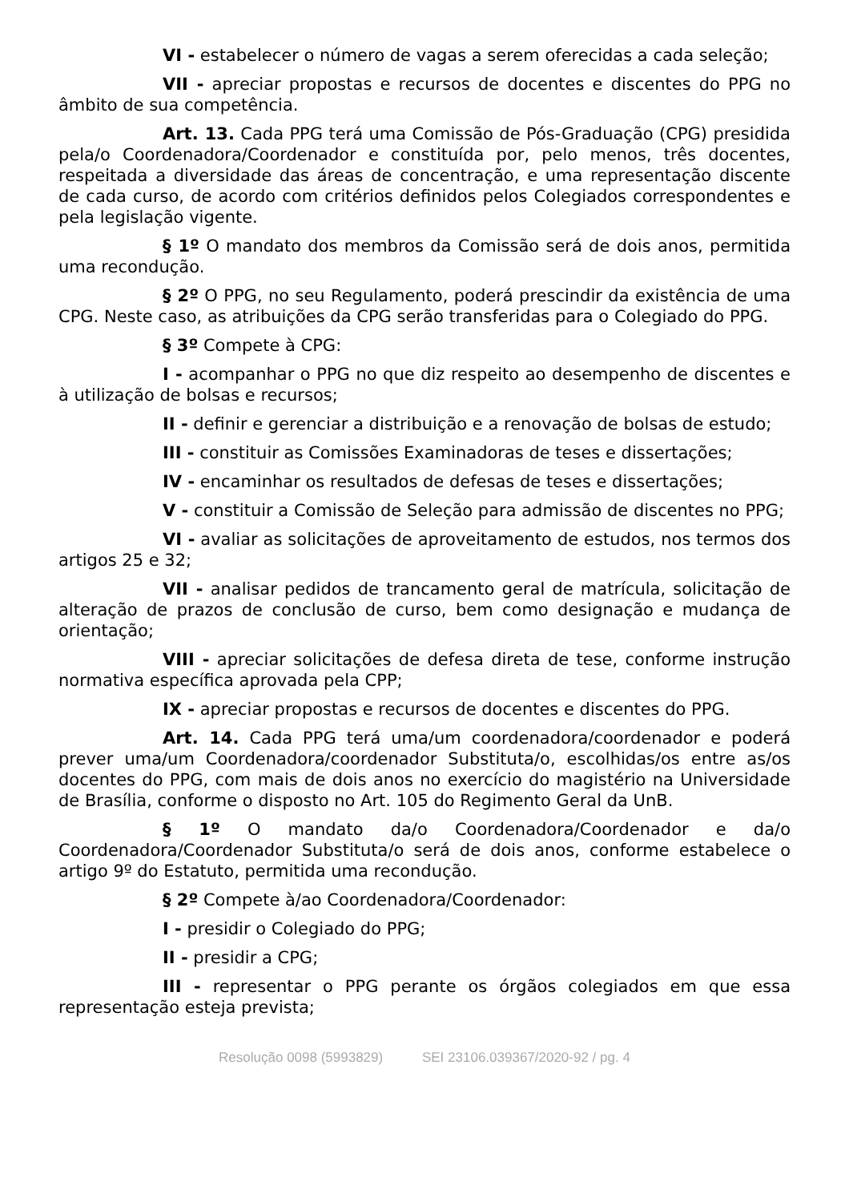VI - estabelecer o número de vagas a serem oferecidas a cada seleção;
VII - apreciar propostas e recursos de docentes e discentes do PPG no âmbito de sua competência.
Art. 13. Cada PPG terá uma Comissão de Pós-Graduação (CPG) presidida pela/o Coordenadora/Coordenador e constituída por, pelo menos, três docentes, respeitada a diversidade das áreas de concentração, e uma representação discente de cada curso, de acordo com critérios definidos pelos Colegiados correspondentes e pela legislação vigente.
§ 1º O mandato dos membros da Comissão será de dois anos, permitida uma recondução.
§ 2º O PPG, no seu Regulamento, poderá prescindir da existência de uma CPG. Neste caso, as atribuições da CPG serão transferidas para o Colegiado do PPG.
§ 3º Compete à CPG:
I - acompanhar o PPG no que diz respeito ao desempenho de discentes e à utilização de bolsas e recursos;
II - definir e gerenciar a distribuição e a renovação de bolsas de estudo;
III - constituir as Comissões Examinadoras de teses e dissertações;
IV - encaminhar os resultados de defesas de teses e dissertações;
V - constituir a Comissão de Seleção para admissão de discentes no PPG;
VI - avaliar as solicitações de aproveitamento de estudos, nos termos dos artigos 25 e 32;
VII - analisar pedidos de trancamento geral de matrícula, solicitação de alteração de prazos de conclusão de curso, bem como designação e mudança de orientação;
VIII - apreciar solicitações de defesa direta de tese, conforme instrução normativa específica aprovada pela CPP;
IX - apreciar propostas e recursos de docentes e discentes do PPG.
Art. 14. Cada PPG terá uma/um coordenadora/coordenador e poderá prever uma/um Coordenadora/coordenador Substituta/o, escolhidas/os entre as/os docentes do PPG, com mais de dois anos no exercício do magistério na Universidade de Brasília, conforme o disposto no Art. 105 do Regimento Geral da UnB.
§ 1º O mandato da/o Coordenadora/Coordenador e da/o Coordenadora/Coordenador Substituta/o será de dois anos, conforme estabelece o artigo 9º do Estatuto, permitida uma recondução.
§ 2º Compete à/ao Coordenadora/Coordenador:
I - presidir o Colegiado do PPG;
II - presidir a CPG;
III - representar o PPG perante os órgãos colegiados em que essa representação esteja prevista;
Resolução 0098 (5993829) SEI 23106.039367/2020-92 / pg. 4